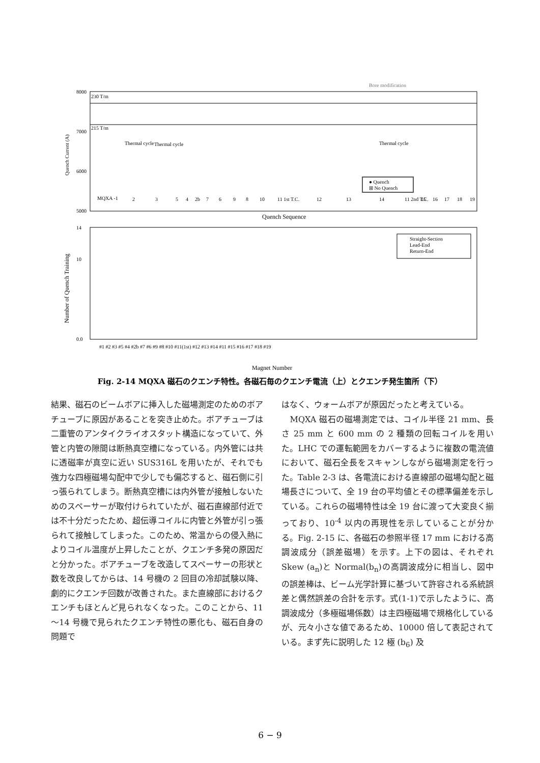Bore modification
230 T/m
215 T/m
8000
7000
6000
5000
Quench Current (A)
MQXA -1
2
3
5
4
2b
7
6
9
8
10
11 1st T.C.
12
13
14
11 2nd T.C.
15
16
17
18
19
Thermal cycle
Thermal cycle
Thermal cycle
● Quench
⊞ No Quench
Quench Sequence
14
10
0.0
Number of Quench Training
Straight-Section
Lead-End
Return-End
#1 #2 #3 #5 #4 #2b #7 #6 #9 #8 #10 #11(1st) #12 #13 #14 #11 #15 #16 #17 #18 #19
Magnet Number
Fig. 2-14 MQXA 磁石のクエンチ特性。各磁石毎のクエンチ電流（上）とクエンチ発生箇所（下）
結果、磁石のビームボアに挿入した磁場測定のためのボアチューブに原因があることを突き止めた。ボアチューブは二重管のアンタイクライオスタット構造になっていて、外管と内管の隙間は断熱真空槽になっている。内外管には共に透磁率が真空に近い SUS316L を用いたが、それでも強力な四極磁場勾配中で少しでも偏芯すると、磁石側に引っ張られてしまう。断熱真空槽には内外管が接触しないためのスペーサーが取付けられていたが、磁石直線部付近では不十分だったため、超伝導コイルに内管と外管が引っ張られて接触してしまった。このため、常温からの侵入熱によりコイル温度が上昇したことが、クエンチ多発の原因だと分かった。ボアチューブを改造してスペーサーの形状と数を改良してからは、14 号機の 2 回目の冷却試験以降、劇的にクエンチ回数が改善された。また直線部におけるクエンチもほとんど見られなくなった。このことから、11～14 号機で見られたクエンチ特性の悪化も、磁石自身の問題で
はなく、ウォームボアが原因だったと考えている。
　MQXA 磁石の磁場測定では、コイル半径 21 mm、長さ 25 mm と 600 mm の 2 種類の回転コイルを用いた。LHC での運転範囲をカバーするように複数の電流値において、磁石全長をスキャンしながら磁場測定を行った。Table 2-3 は、各電流における直線部の磁場勾配と磁場長さについて、全 19 台の平均値とその標準偏差を示している。これらの磁場特性は全 19 台に渡って大変良く揃っており、10<sup>-4</sup> 以内の再現性を示していることが分かる。Fig. 2-15 に、各磁石の参照半径 17 mm における高調波成分（誤差磁場）を示す。上下の図は、それぞれ Skew (a<sub>n</sub>)と Normal(b<sub>n</sub>)の高調波成分に相当し、図中の誤差棒は、ビーム光学計算に基づいて許容される系統誤差と偶然誤差の合計を示す。式(1-1)で示したように、高調波成分（多極磁場係数）は主四極磁場で規格化しているが、元々小さな値であるため、10000 倍して表記されている。まず先に説明した 12 極 (b<sub>6</sub>) 及
6 − 9